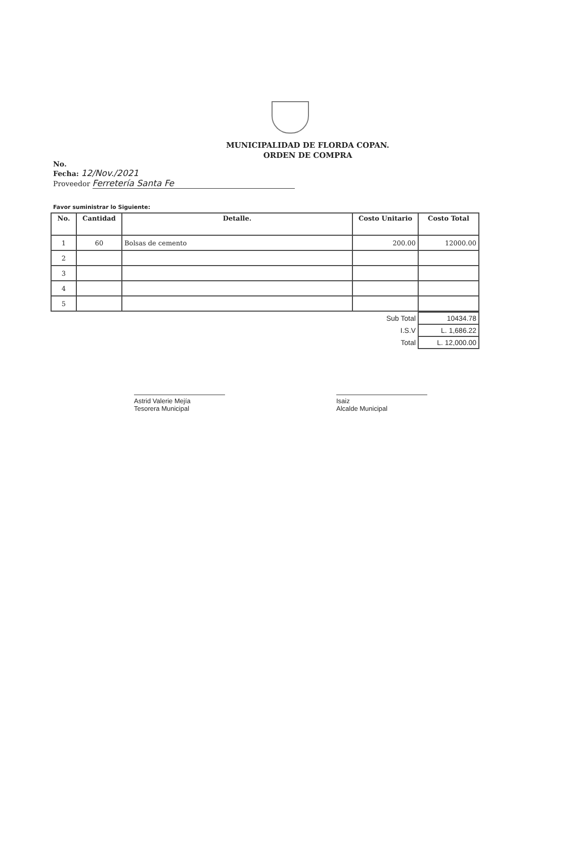MUNICIPALIDAD DE FLORDA COPAN.
ORDEN DE COMPRA
No.
Fecha: 12/Nov./2021
Proveedor Ferretería Santa Fe
Favor suministrar lo Siguiente:
| No. | Cantidad | Detalle. | Costo Unitario | Costo Total |
| --- | --- | --- | --- | --- |
| 1 | 60 | Bolsas de cemento | 200.00 | 12000.00 |
| 2 | | | | |
| 3 | | | | |
| 4 | | | | |
| 5 | | | | |
| Sub Total | 10434.78 |
| I.S.V | L. 1,686.22 |
| Total | L. 12,000.00 |
Astrid Valerie Mejía
Tesorera Municipal
Isaiz
Alcalde Municipal